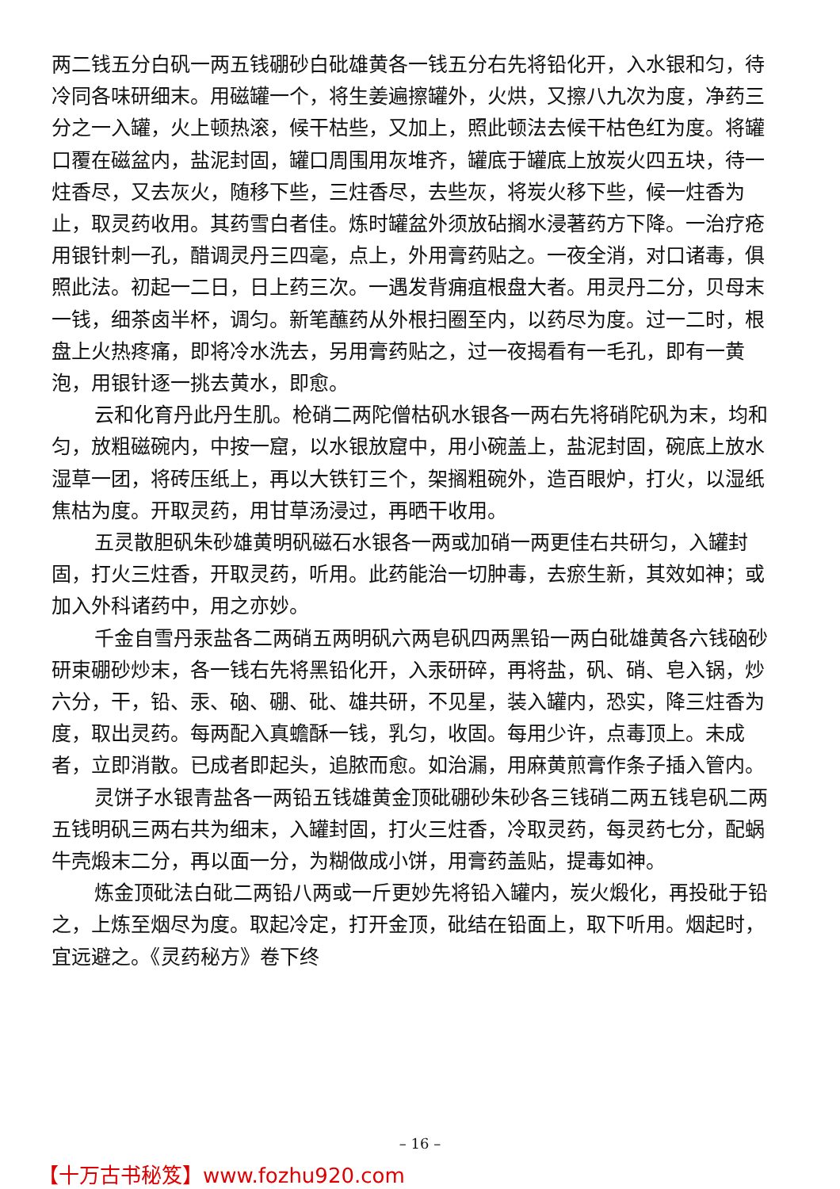两二钱五分白矾一两五钱硼砂白砒雄黄各一钱五分右先将铅化开，入水银和匀，待冷同各味研细末。用磁罐一个，将生姜遍擦罐外，火烘，又擦八九次为度，净药三分之一入罐，火上顿热滚，候干枯些，又加上，照此顿法去候干枯色红为度。将罐口覆在磁盆内，盐泥封固，罐口周围用灰堆齐，罐底于罐底上放炭火四五块，待一炷香尽，又去灰火，随移下些，三炷香尽，去些灰，将炭火移下些，候一炷香为止，取灵药收用。其药雪白者佳。炼时罐盆外须放砧搁水浸著药方下降。一治疗疮用银针刺一孔，醋调灵丹三四毫，点上，外用膏药贴之。一夜全消，对口诸毒，俱照此法。初起一二日，日上药三次。一遇发背痈疽根盘大者。用灵丹二分，贝母末一钱，细茶卤半杯，调匀。新笔蘸药从外根扫圈至内，以药尽为度。过一二时，根盘上火热疼痛，即将冷水洗去，另用膏药贴之，过一夜揭看有一毛孔，即有一黄泡，用银针逐一挑去黄水，即愈。
云和化育丹此丹生肌。枪硝二两陀僧枯矾水银各一两右先将硝陀矾为末，均和匀，放粗磁碗内，中按一窟，以水银放窟中，用小碗盖上，盐泥封固，碗底上放水湿草一团，将砖压纸上，再以大铁钉三个，架搁粗碗外，造百眼炉，打火，以湿纸焦枯为度。开取灵药，用甘草汤浸过，再晒干收用。
五灵散胆矾朱砂雄黄明矾磁石水银各一两或加硝一两更佳右共研匀，入罐封固，打火三炷香，开取灵药，听用。此药能治一切肿毒，去瘀生新，其效如神；或加入外科诸药中，用之亦妙。
千金自雪丹汞盐各二两硝五两明矾六两皂矾四两黑铅一两白砒雄黄各六钱硇砂研束硼砂炒末，各一钱右先将黑铅化开，入汞研碎，再将盐，矾、硝、皂入锅，炒六分，干，铅、汞、硇、硼、砒、雄共研，不见星，装入罐内，恐实，降三炷香为度，取出灵药。每两配入真蟾酥一钱，乳匀，收固。每用少许，点毒顶上。未成者，立即消散。已成者即起头，追脓而愈。如治漏，用麻黄煎膏作条子插入管内。
灵饼子水银青盐各一两铅五钱雄黄金顶砒硼砂朱砂各三钱硝二两五钱皂矾二两五钱明矾三两右共为细末，入罐封固，打火三炷香，冷取灵药，每灵药七分，配蜗牛壳煅末二分，再以面一分，为糊做成小饼，用膏药盖贴，提毒如神。
炼金顶砒法白砒二两铅八两或一斤更妙先将铅入罐内，炭火煅化，再投砒于铅之，上炼至烟尽为度。取起冷定，打开金顶，砒结在铅面上，取下听用。烟起时，宜远避之。《灵药秘方》卷下终
– 16 –
【十万古书秘笈】www.fozhu920.com